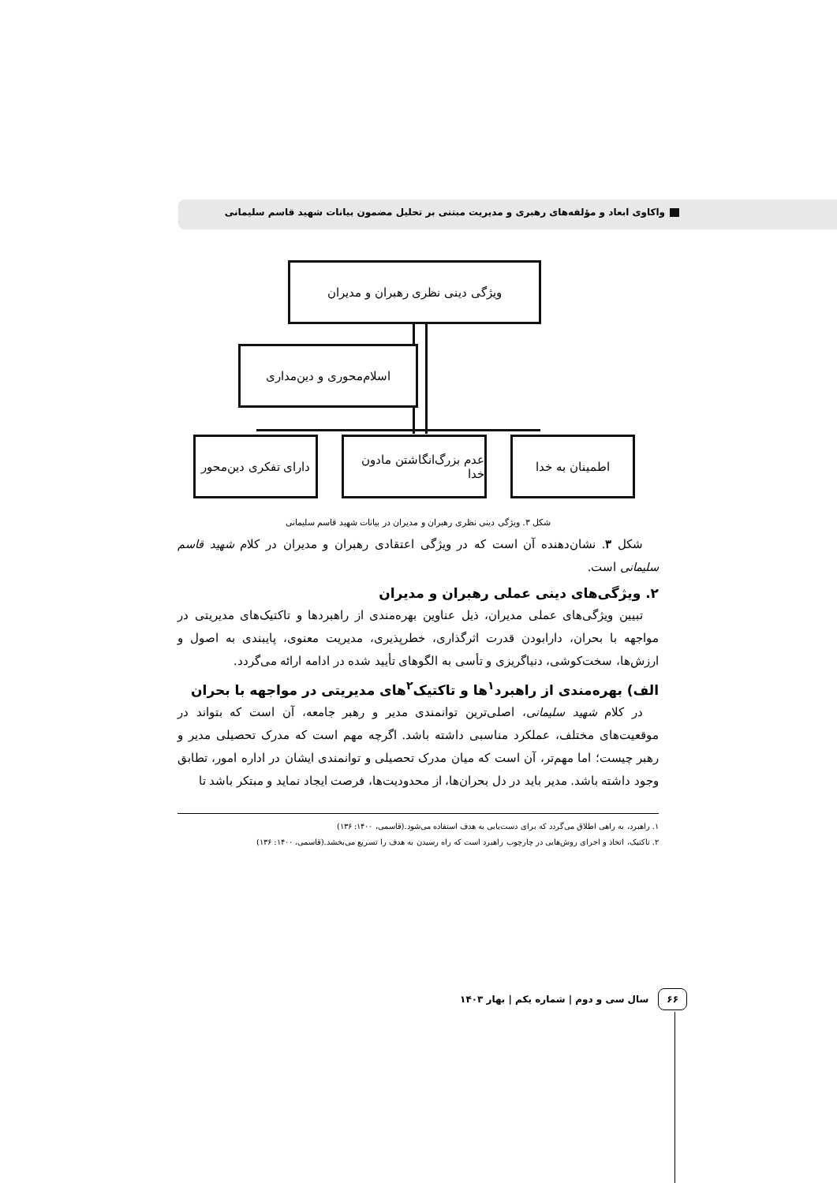واکاوی ابعاد و مؤلفه‌های رهبری و مدیریت مبتنی بر تحلیل مضمون بیانات شهید قاسم سلیمانی
ویژگی دینی نظری رهبران و مدیران
اسلام‌محوری و دین‌مداری
دارای تفکری دین‌محور
عدم بزرگ‌انگاشتن مادون خدا
اطمینان به خدا
شکل ۳. ویژگی دینی نظری رهبران و مدیران در بیانات شهید قاسم سلیمانی
شکل ۳. نشان‌دهنده آن است که در ویژگی اعتقادی رهبران و مدیران در کلام شهید قاسم سلیمانی است.
۲. ویژگی‌های دینی عملی رهبران و مدیران
تبیین ویژگی‌های عملی مدیران، ذیل عناوین بهره‌مندی از راهبردها و تاکتیک‌های مدیریتی در مواجهه با بحران، دارابودن قدرت اثرگذاری، خطرپذیری، مدیریت معنوی، پایبندی به اصول و ارزش‌ها، سخت‌کوشی، دنیاگریزی و تأسی به الگوهای تأیید شده در ادامه ارائه می‌گردد.
الف) بهره‌مندی از راهبرد<sup>۱</sup>ها و تاکتیک<sup>۲</sup>های مدیریتی در مواجهه با بحران
در کلام شهید سلیمانی، اصلی‌ترین توانمندی مدیر و رهبر جامعه، آن است که بتواند در موقعیت‌های مختلف، عملکرد مناسبی داشته باشد. اگرچه مهم است که مدرک تحصیلی مدیر و رهبر چیست؛ اما مهم‌تر، آن است که میان مدرک تحصیلی و توانمندی ایشان در اداره امور، تطابق وجود داشته باشد. مدیر باید در دل بحران‌ها، از محدودیت‌ها، فرصت ایجاد نماید و مبتکر باشد تا
۱. راهبرد، به راهی اطلاق می‌گردد که برای دست‌یابی به هدف استفاده می‌شود.(قاسمی، ۱۴۰۰: ۱۳۶)
۲. تاکتیک، اتخاذ و اجرای روش‌هایی در چارچوب راهبرد است که راه رسیدن به هدف را تسریع می‌بخشد.(قاسمی، ۱۴۰۰: ۱۳۶)
۶۶ سال سی و دوم | شماره یکم | بهار ۱۴۰۳